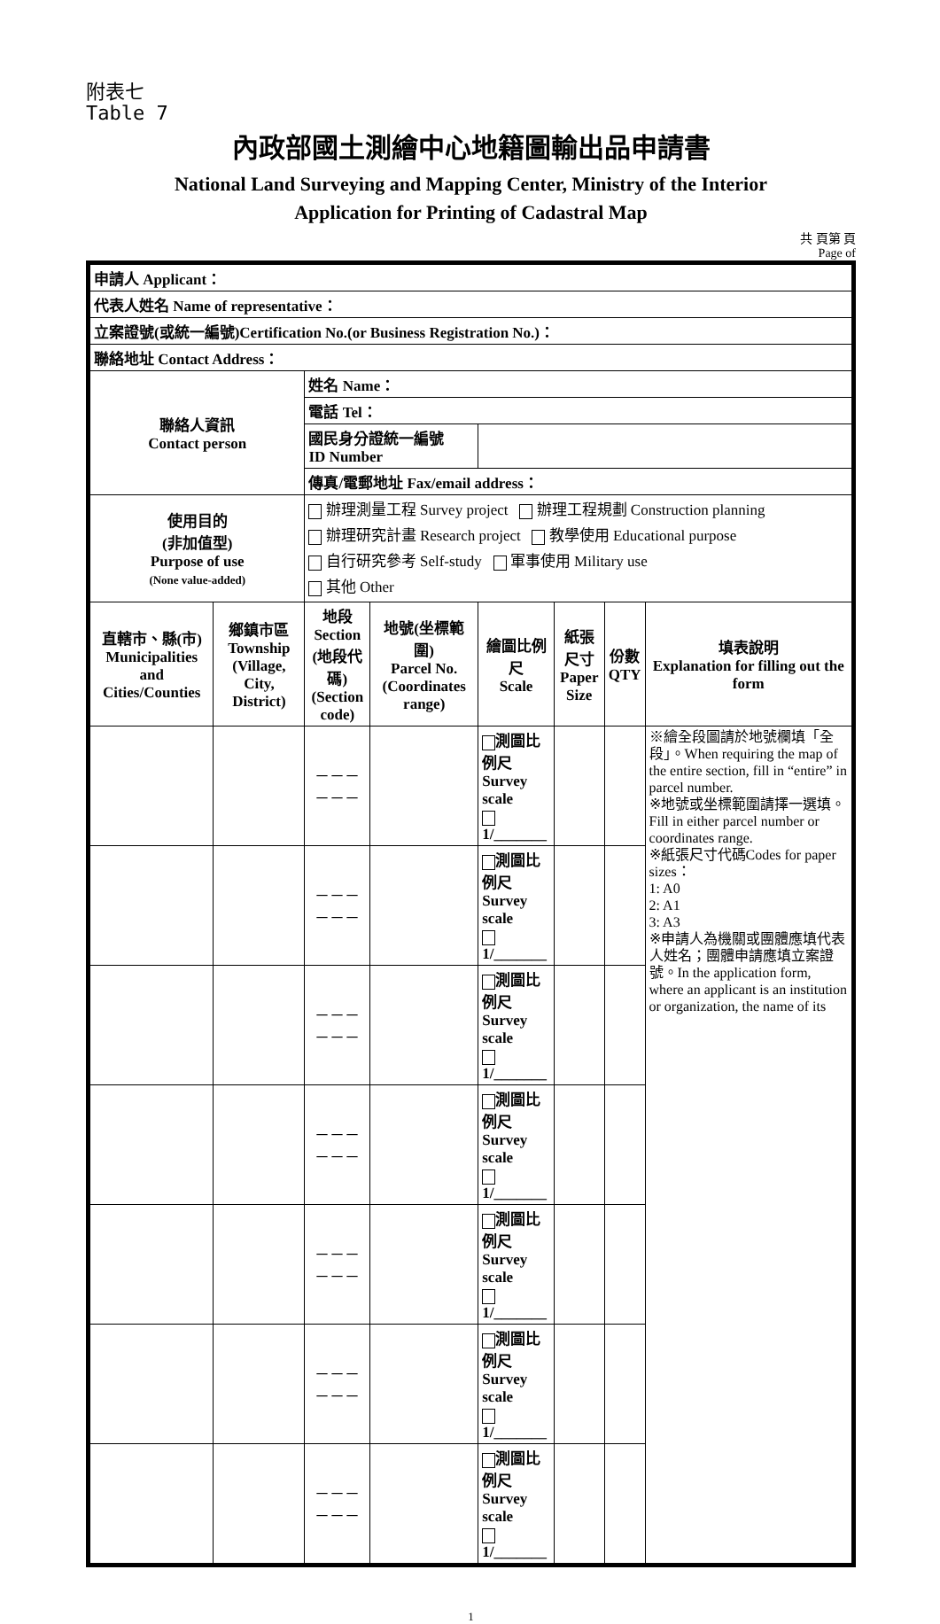附表七
Table 7
內政部國土測繪中心地籍圖輸出品申請書
National Land Surveying and Mapping Center, Ministry of the Interior
Application for Printing of Cadastral Map
共 頁第 頁
Page of
| 申請人 Applicant： | | | | | | | |
| 代表人姓名 Name of representative： | | | | | | | |
| 立案證號(或統一編號)Certification No.(or Business Registration No.)： | | | | | | | |
| 聯絡地址 Contact Address： | | | | | | | |
| 聯絡人資訊 Contact person | | 姓名 Name： | | | | | |
| | | 電話 Tel： | | | | | |
| | | 國民身分證統一編號 ID Number | | | | | |
| | | 傳真/電郵地址 Fax/email address： | | | | | |
| 使用目的 (非加值型) Purpose of use (None value-added) | | 辦理測量工程 Survey project 辦理工程規劃 Construction planning 辦理研究計畫 Research project 教學使用 Educational purpose 自行研究參考 Self-study 軍事使用 Military use 其他 Other | | | | | |
| 直轄市、縣(市) Municipalities and Cities/Counties | 鄉鎮市區 Township (Village, City, District) | 地段 Section (地段代碼) (Section code) | 地號(坐標範圍) Parcel No. (Coordinates range) | 繪圖比例尺 Scale | 紙張尺寸 Paper Size | 份數 QTY | 填表說明 Explanation for filling out the form |
| | | －－－－－－ | | 測圖比例尺 Survey scale 1/_______ | | | ※繪全段圖請於地號欄填「全段」。When requiring the map of the entire section, fill in “entire” in parcel number. ※地號或坐標範圍請擇一選填。Fill in either parcel number or coordinates range. ※紙張尺寸代碼Codes for paper sizes： 1: A0 2: A1 3: A3 ※申請人為機關或團體應填代表人姓名；團體申請應填立案證號。In the application form, where an applicant is an institution or organization, the name of its |
| | | －－－－－－ | | 測圖比例尺 Survey scale 1/_______ | | | |
| | | －－－－－－ | | 測圖比例尺 Survey scale 1/_______ | | | |
| | | －－－－－－ | | 測圖比例尺 Survey scale 1/_______ | | | |
| | | －－－－－－ | | 測圖比例尺 Survey scale 1/_______ | | | |
| | | －－－－－－ | | 測圖比例尺 Survey scale 1/_______ | | | |
| | | －－－－－－ | | 測圖比例尺 Survey scale 1/_______ | | | |
1